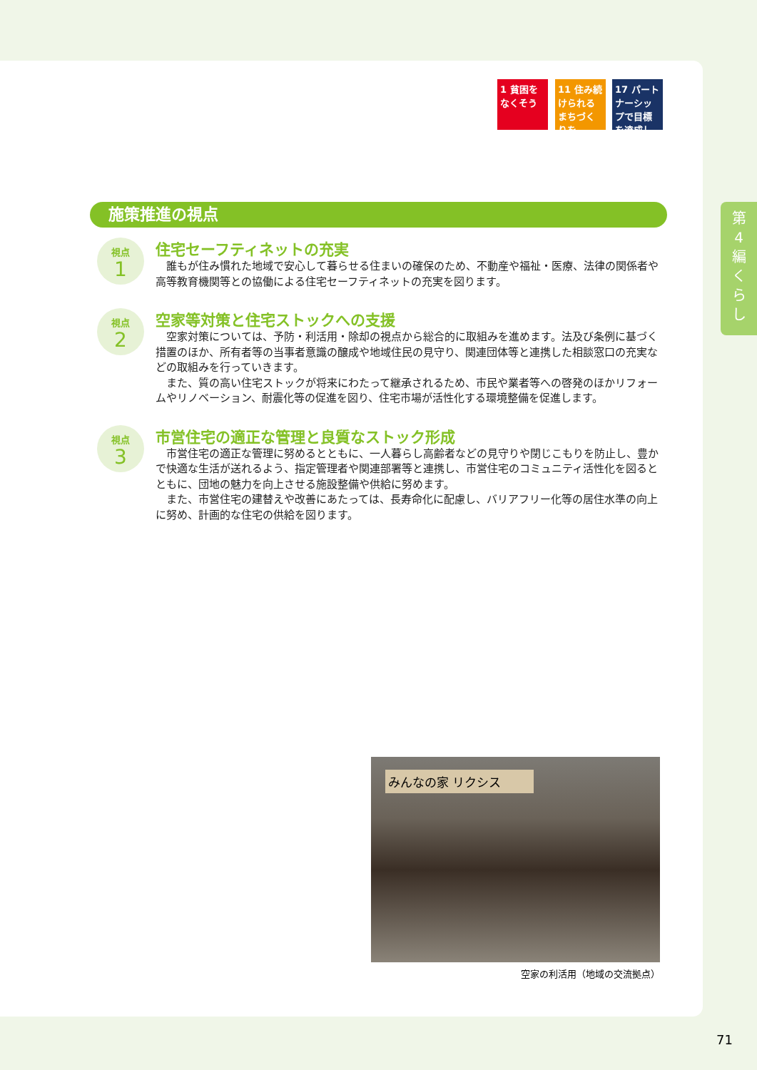1 貧困をなくそう
11 住み続けられるまちづくりを
17 パートナーシップで目標を達成しよう
第
4
編
く
ら
し
施策推進の視点
視点
1
住宅セーフティネットの充実
誰もが住み慣れた地域で安心して暮らせる住まいの確保のため、不動産や福祉・医療、法律の関係者や高等教育機関等との協働による住宅セーフティネットの充実を図ります。
視点
2
空家等対策と住宅ストックへの支援
空家対策については、予防・利活用・除却の視点から総合的に取組みを進めます。法及び条例に基づく措置のほか、所有者等の当事者意識の醸成や地域住民の見守り、関連団体等と連携した相談窓口の充実などの取組みを行っていきます。
また、質の高い住宅ストックが将来にわたって継承されるため、市民や業者等への啓発のほかリフォームやリノベーション、耐震化等の促進を図り、住宅市場が活性化する環境整備を促進します。
視点
3
市営住宅の適正な管理と良質なストック形成
市営住宅の適正な管理に努めるとともに、一人暮らし高齢者などの見守りや閉じこもりを防止し、豊かで快適な生活が送れるよう、指定管理者や関連部署等と連携し、市営住宅のコミュニティ活性化を図るとともに、団地の魅力を向上させる施設整備や供給に努めます。
また、市営住宅の建替えや改善にあたっては、長寿命化に配慮し、バリアフリー化等の居住水準の向上に努め、計画的な住宅の供給を図ります。
みんなの家 リクシス
空家の利活用（地域の交流拠点）
71